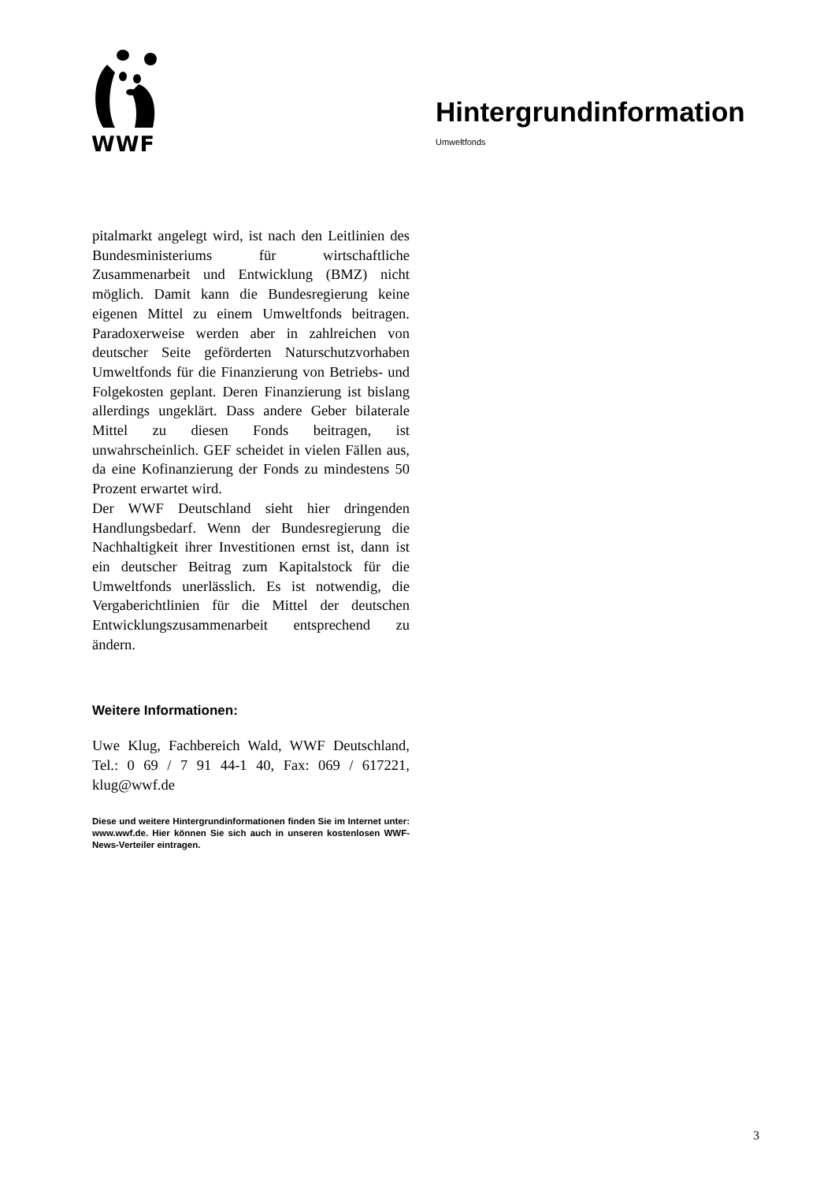WWF
Hintergrundinformation
Umweltfonds
pitalmarkt angelegt wird, ist nach den Leitlinien des Bundesministeriums für wirtschaftliche Zusammenarbeit und Entwicklung (BMZ) nicht möglich. Damit kann die Bundesregierung keine eigenen Mittel zu einem Umweltfonds beitragen. Paradoxerweise werden aber in zahlreichen von deutscher Seite geförderten Naturschutzvorhaben Umweltfonds für die Finanzierung von Betriebs- und Folgekosten geplant. Deren Finanzierung ist bislang allerdings ungeklärt. Dass andere Geber bilaterale Mittel zu diesen Fonds beitragen, ist unwahrscheinlich. GEF scheidet in vielen Fällen aus, da eine Kofinanzierung der Fonds zu mindestens 50 Prozent erwartet wird.
Der WWF Deutschland sieht hier dringenden Handlungsbedarf. Wenn der Bundesregierung die Nachhaltigkeit ihrer Investitionen ernst ist, dann ist ein deutscher Beitrag zum Kapitalstock für die Umweltfonds unerlässlich. Es ist notwendig, die Vergaberichtlinien für die Mittel der deutschen Entwicklungszusammenarbeit entsprechend zu ändern.
Weitere Informationen:
Uwe Klug, Fachbereich Wald, WWF Deutschland, Tel.: 0 69 / 7 91 44-1 40, Fax: 069 / 617221, klug@wwf.de
Diese und weitere Hintergrundinformationen finden Sie im Internet unter: www.wwf.de. Hier können Sie sich auch in unseren kostenlosen WWF-News-Verteiler eintragen.
3